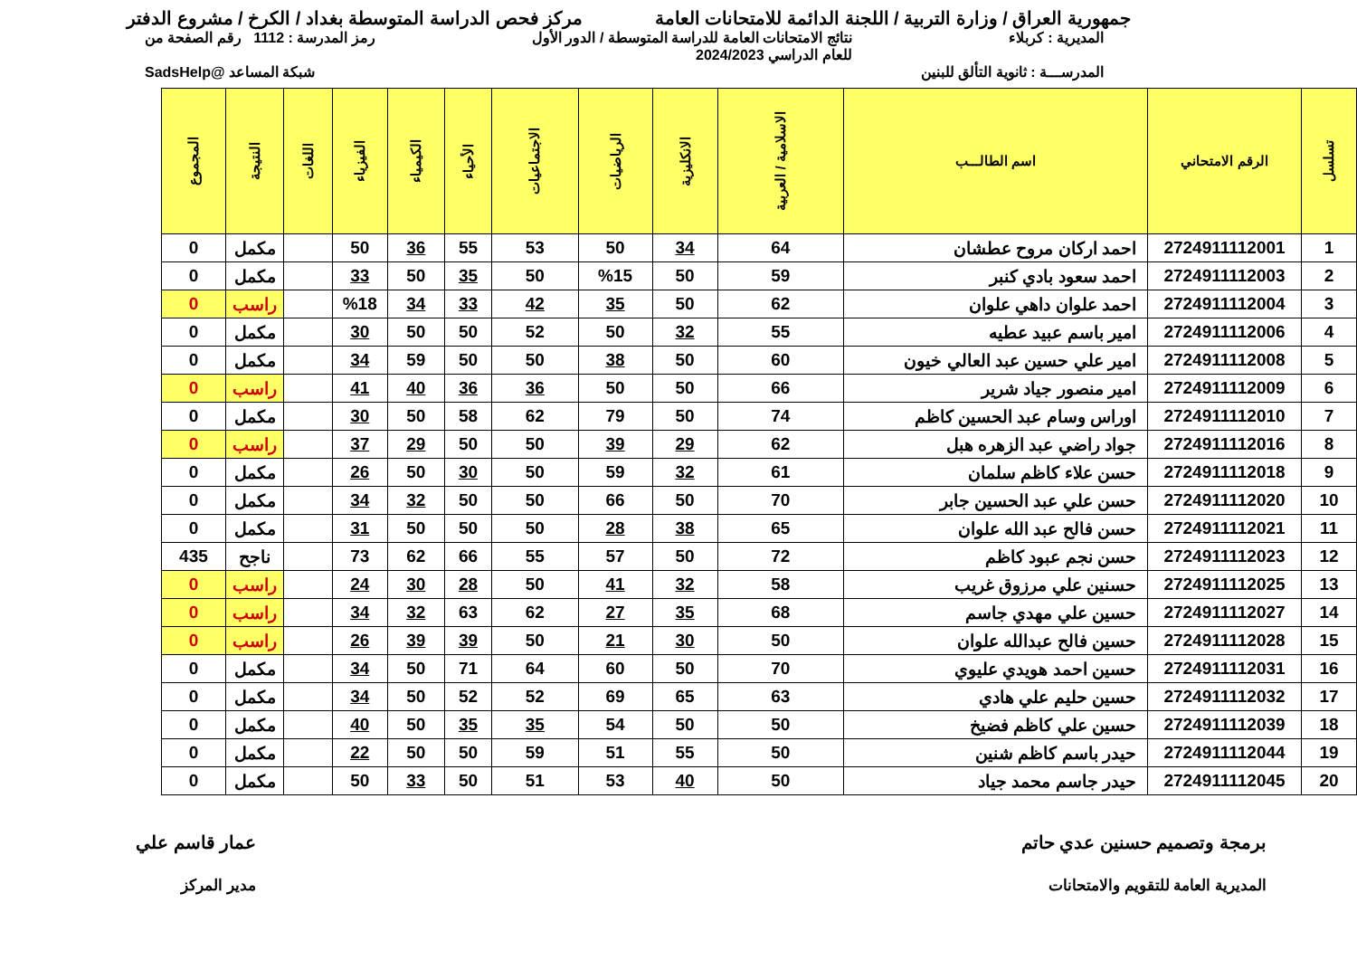جمهورية العراق / وزارة التربية / اللجنة الدائمة للامتحانات العامة مركز فحص الدراسة المتوسطة بغداد / الكرخ / مشروع الدفتر
المديرية : كربلاء نتائج الامتحانات العامة للدراسة المتوسطة / الدور الأول
للعام الدراسي 2024/2023 رمز المدرسة : 1112 رقم الصفحة من
المدرســـة : ثانوية التألق للبنين شبكة المساعد @SadsHelp
| تسلسل | الرقم الامتحاني | اسم الطالـــب | الاسلامية / العربية | الانكليزية | الرياضيات | الاجتماعيات | الأحياء | الكيمياء | الفيزياء | اللغات | النتيجة | المجموع |
| --- | --- | --- | --- | --- | --- | --- | --- | --- | --- | --- | --- | --- |
| 1 | 2724911112001 | احمد اركان مروح عطشان | 64 | 34 | 50 | 53 | 55 | 36 | 50 | | مكمل | 0 |
| 2 | 2724911112003 | احمد سعود بادي كنبر | 59 | 50 | %15 | 50 | 35 | 50 | 33 | | مكمل | 0 |
| 3 | 2724911112004 | احمد علوان داهي علوان | 62 | 50 | 35 | 42 | 33 | 34 | %18 | | راسب | 0 |
| 4 | 2724911112006 | امير باسم عبيد عطيه | 55 | 32 | 50 | 52 | 50 | 50 | 30 | | مكمل | 0 |
| 5 | 2724911112008 | امير علي حسين عبد العالي خيون | 60 | 50 | 38 | 50 | 50 | 59 | 34 | | مكمل | 0 |
| 6 | 2724911112009 | امير منصور جياد شرير | 66 | 50 | 50 | 36 | 36 | 40 | 41 | | راسب | 0 |
| 7 | 2724911112010 | اوراس وسام عبد الحسين كاظم | 74 | 50 | 79 | 62 | 58 | 50 | 30 | | مكمل | 0 |
| 8 | 2724911112016 | جواد راضي عبد الزهره هبل | 62 | 29 | 39 | 50 | 50 | 29 | 37 | | راسب | 0 |
| 9 | 2724911112018 | حسن علاء كاظم سلمان | 61 | 32 | 59 | 50 | 30 | 50 | 26 | | مكمل | 0 |
| 10 | 2724911112020 | حسن علي عبد الحسين جابر | 70 | 50 | 66 | 50 | 50 | 32 | 34 | | مكمل | 0 |
| 11 | 2724911112021 | حسن فالح عبد الله علوان | 65 | 38 | 28 | 50 | 50 | 50 | 31 | | مكمل | 0 |
| 12 | 2724911112023 | حسن نجم عبود كاظم | 72 | 50 | 57 | 55 | 66 | 62 | 73 | | ناجح | 435 |
| 13 | 2724911112025 | حسنين علي مرزوق غريب | 58 | 32 | 41 | 50 | 28 | 30 | 24 | | راسب | 0 |
| 14 | 2724911112027 | حسين علي مهدي جاسم | 68 | 35 | 27 | 62 | 63 | 32 | 34 | | راسب | 0 |
| 15 | 2724911112028 | حسين فالح عبدالله علوان | 50 | 30 | 21 | 50 | 39 | 39 | 26 | | راسب | 0 |
| 16 | 2724911112031 | حسين احمد هويدي عليوي | 70 | 50 | 60 | 64 | 71 | 50 | 34 | | مكمل | 0 |
| 17 | 2724911112032 | حسين حليم علي هادي | 63 | 65 | 69 | 52 | 52 | 50 | 34 | | مكمل | 0 |
| 18 | 2724911112039 | حسين علي كاظم فضيخ | 50 | 50 | 54 | 35 | 35 | 50 | 40 | | مكمل | 0 |
| 19 | 2724911112044 | حيدر باسم كاظم شنين | 50 | 55 | 51 | 59 | 50 | 50 | 22 | | مكمل | 0 |
| 20 | 2724911112045 | حيدر جاسم محمد جياد | 50 | 40 | 53 | 51 | 50 | 33 | 50 | | مكمل | 0 |
برمجة وتصميم حسنين عدي حاتم
المديرية العامة للتقويم والامتحانات عمار قاسم علي
مدير المركز